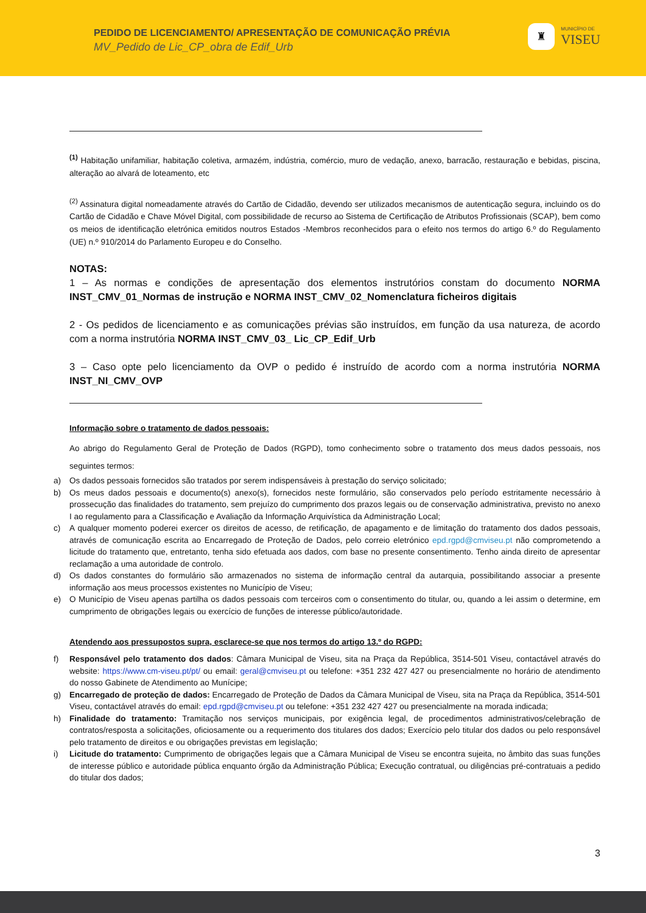PEDIDO DE LICENCIAMENTO/ APRESENTAÇÃO DE COMUNICAÇÃO PRÉVIA
MV_Pedido de Lic_CP_obra de Edif_Urb
♜
MUNICÍPIO DE
VISEU
<sup>(1)</sup> Habitação unifamiliar, habitação coletiva, armazém, indústria, comércio, muro de vedação, anexo, barracão, restauração e bebidas, piscina, alteração ao alvará de loteamento, etc
<sup>(2)</sup> Assinatura digital nomeadamente através do Cartão de Cidadão, devendo ser utilizados mecanismos de autenticação segura, incluindo os do Cartão de Cidadão e Chave Móvel Digital, com possibilidade de recurso ao Sistema de Certificação de Atributos Profissionais (SCAP), bem como os meios de identificação eletrónica emitidos noutros Estados -Membros reconhecidos para o efeito nos termos do artigo 6.º do Regulamento (UE) n.º 910/2014 do Parlamento Europeu e do Conselho.
NOTAS:
1 – As normas e condições de apresentação dos elementos instrutórios constam do documento NORMA INST_CMV_01_Normas de instrução e NORMA INST_CMV_02_Nomenclatura ficheiros digitais
2 - Os pedidos de licenciamento e as comunicações prévias são instruídos, em função da usa natureza, de acordo com a norma instrutória NORMA INST_CMV_03_ Lic_CP_Edif_Urb
3 – Caso opte pelo licenciamento da OVP o pedido é instruído de acordo com a norma instrutória NORMA INST_NI_CMV_OVP
Informação sobre o tratamento de dados pessoais:
Ao abrigo do Regulamento Geral de Proteção de Dados (RGPD), tomo conhecimento sobre o tratamento dos meus dados pessoais, nos seguintes termos:
a) Os dados pessoais fornecidos são tratados por serem indispensáveis à prestação do serviço solicitado;
b) Os meus dados pessoais e documento(s) anexo(s), fornecidos neste formulário, são conservados pelo período estritamente necessário à prossecução das finalidades do tratamento, sem prejuízo do cumprimento dos prazos legais ou de conservação administrativa, previsto no anexo I ao regulamento para a Classificação e Avaliação da Informação Arquivística da Administração Local;
c) A qualquer momento poderei exercer os direitos de acesso, de retificação, de apagamento e de limitação do tratamento dos dados pessoais, através de comunicação escrita ao Encarregado de Proteção de Dados, pelo correio eletrónico epd.rgpd@cmviseu.pt não comprometendo a licitude do tratamento que, entretanto, tenha sido efetuada aos dados, com base no presente consentimento. Tenho ainda direito de apresentar reclamação a uma autoridade de controlo.
d) Os dados constantes do formulário são armazenados no sistema de informação central da autarquia, possibilitando associar a presente informação aos meus processos existentes no Município de Viseu;
e) O Município de Viseu apenas partilha os dados pessoais com terceiros com o consentimento do titular, ou, quando a lei assim o determine, em cumprimento de obrigações legais ou exercício de funções de interesse público/autoridade.
Atendendo aos pressupostos supra, esclarece-se que nos termos do artigo 13.º do RGPD:
f) Responsável pelo tratamento dos dados: Câmara Municipal de Viseu, sita na Praça da República, 3514-501 Viseu, contactável através do website: https://www.cm-viseu.pt/pt/ ou email: geral@cmviseu.pt ou telefone: +351 232 427 427 ou presencialmente no horário de atendimento do nosso Gabinete de Atendimento ao Munícipe;
g) Encarregado de proteção de dados: Encarregado de Proteção de Dados da Câmara Municipal de Viseu, sita na Praça da República, 3514-501 Viseu, contactável através do email: epd.rgpd@cmviseu.pt ou telefone: +351 232 427 427 ou presencialmente na morada indicada;
h) Finalidade do tratamento: Tramitação nos serviços municipais, por exigência legal, de procedimentos administrativos/celebração de contratos/resposta a solicitações, oficiosamente ou a requerimento dos titulares dos dados; Exercício pelo titular dos dados ou pelo responsável pelo tratamento de direitos e ou obrigações previstas em legislação;
i) Licitude do tratamento: Cumprimento de obrigações legais que a Câmara Municipal de Viseu se encontra sujeita, no âmbito das suas funções de interesse público e autoridade pública enquanto órgão da Administração Pública; Execução contratual, ou diligências pré-contratuais a pedido do titular dos dados;
3